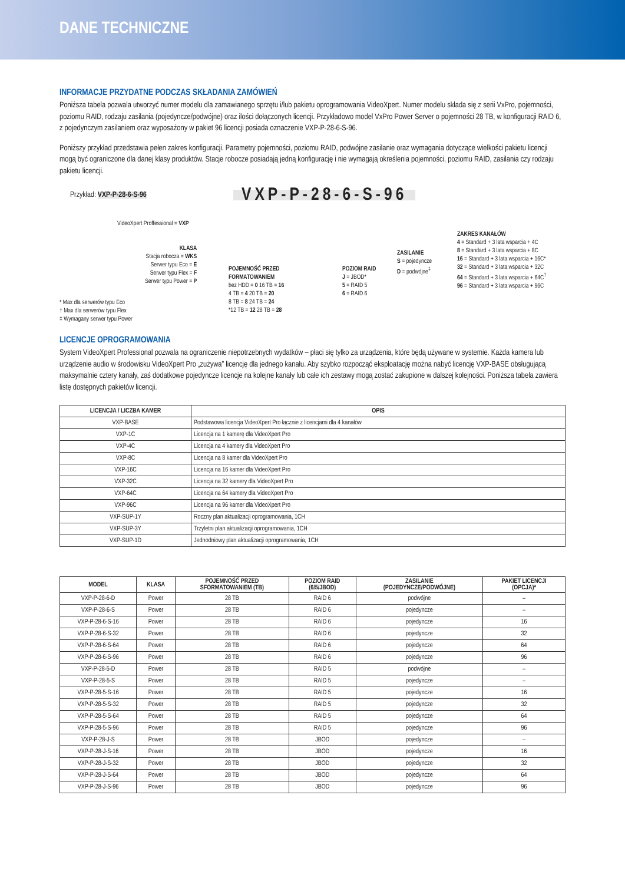DANE TECHNICZNE
INFORMACJE PRZYDATNE PODCZAS SKŁADANIA ZAMÓWIEŃ
Poniższa tabela pozwala utworzyć numer modelu dla zamawianego sprzętu i/lub pakietu oprogramowania VideoXpert. Numer modelu składa się z serii VxPro, pojemności, poziomu RAID, rodzaju zasilania (pojedyncze/podwójne) oraz ilości dołączonych licencji. Przykładowo model VxPro Power Server o pojemności 28 TB, w konfiguracji RAID 6, z pojedynczym zasilaniem oraz wyposażony w pakiet 96 licencji posiada oznaczenie VXP-P-28-6-S-96.
Poniższy przykład przedstawia pełen zakres konfiguracji. Parametry pojemności, poziomu RAID, podwójne zasilanie oraz wymagania dotyczące wielkości pakietu licencji mogą być ograniczone dla danej klasy produktów. Stacje robocze posiadają jedną konfigurację i nie wymagają określenia pojemności, poziomu RAID, zasilania czy rodzaju pakietu licencji.
Przykład: VXP-P-28-6-S-96 VXP-P-28-6-S-96
VideoXpert Proffessional = VXP
KLASA
Stacja robocza = WKS
Serwer typu Eco = E
Serwer typu Flex = F
Serwer typu Power = P
POJEMNOŚĆ PRZED
FORMATOWANIEM
bez HDD = 0 16 TB = 16
4 TB = 4 20 TB = 20
8 TB = 8 24 TB = 24
*12 TB = 12 28 TB = 28
POZIOM RAID
J = JBOD*
5 = RAID 5
6 = RAID 6
ZASILANIE
S = pojedyncze
D = podwójne<sup>‡</sup>
ZAKRES KANAŁÓW
4 = Standard + 3 lata wsparcia + 4C
8 = Standard + 3 lata wsparcia + 8C
16 = Standard + 3 lata wsparcia + 16C*
32 = Standard + 3 lata wsparcia + 32C
64 = Standard + 3 lata wsparcia + 64C<sup>†</sup>
96 = Standard + 3 lata wsparcia + 96C
* Max dla serwerów typu Eco
† Max dla serwerów typu Flex
‡ Wymagany serwer typu Power
LICENCJE OPROGRAMOWANIA
System VideoXpert Professional pozwala na ograniczenie niepotrzebnych wydatków – płaci się tylko za urządzenia, które będą używane w systemie. Każda kamera lub urządzenie audio w środowisku VideoXpert Pro „zużywa” licencję dla jednego kanału. Aby szybko rozpocząć eksploatację można nabyć licencję VXP-BASE obsługującą maksymalnie cztery kanały, zaś dodatkowe pojedyncze licencje na kolejne kanały lub całe ich zestawy mogą zostać zakupione w dalszej kolejności. Poniższa tabela zawiera listę dostępnych pakietów licencji.
| LICENCJA / LICZBA KAMER | OPIS |
| --- | --- |
| VXP-BASE | Podstawowa licencja VideoXpert Pro łącznie z licencjami dla 4 kanałów |
| VXP-1C | Licencja na 1 kamerę dla VideoXpert Pro |
| VXP-4C | Licencja na 4 kamery dla VideoXpert Pro |
| VXP-8C | Licencja na 8 kamer dla VideoXpert Pro |
| VXP-16C | Licencja na 16 kamer dla VideoXpert Pro |
| VXP-32C | Licencja na 32 kamery dla VideoXpert Pro |
| VXP-64C | Licencja na 64 kamery dla VideoXpert Pro |
| VXP-96C | Licencja na 96 kamer dla VideoXpert Pro |
| VXP-SUP-1Y | Roczny plan aktualizacji oprogramowania, 1CH |
| VXP-SUP-3Y | Trzyletni plan aktualizacji oprogramowania, 1CH |
| VXP-SUP-1D | Jednodniowy plan aktualizacji oprogramowania, 1CH |
| MODEL | KLASA | POJEMNOŚĆ PRZED SFORMATOWANIEM (TB) | POZIOM RAID (6/5/JBOD) | ZASILANIE (POJEDYNCZE/PODWÓJNE) | PAKIET LICENCJI (OPCJA)* |
| --- | --- | --- | --- | --- | --- |
| VXP-P-28-6-D | Power | 28 TB | RAID 6 | podwójne | – |
| VXP-P-28-6-S | Power | 28 TB | RAID 6 | pojedyncze | – |
| VXP-P-28-6-S-16 | Power | 28 TB | RAID 6 | pojedyncze | 16 |
| VXP-P-28-6-S-32 | Power | 28 TB | RAID 6 | pojedyncze | 32 |
| VXP-P-28-6-S-64 | Power | 28 TB | RAID 6 | pojedyncze | 64 |
| VXP-P-28-6-S-96 | Power | 28 TB | RAID 6 | pojedyncze | 96 |
| VXP-P-28-5-D | Power | 28 TB | RAID 5 | podwójne | – |
| VXP-P-28-5-S | Power | 28 TB | RAID 5 | pojedyncze | – |
| VXP-P-28-5-S-16 | Power | 28 TB | RAID 5 | pojedyncze | 16 |
| VXP-P-28-5-S-32 | Power | 28 TB | RAID 5 | pojedyncze | 32 |
| VXP-P-28-5-S-64 | Power | 28 TB | RAID 5 | pojedyncze | 64 |
| VXP-P-28-5-S-96 | Power | 28 TB | RAID 5 | pojedyncze | 96 |
| VXP-P-28-J-S | Power | 28 TB | JBOD | pojedyncze | – |
| VXP-P-28-J-S-16 | Power | 28 TB | JBOD | pojedyncze | 16 |
| VXP-P-28-J-S-32 | Power | 28 TB | JBOD | pojedyncze | 32 |
| VXP-P-28-J-S-64 | Power | 28 TB | JBOD | pojedyncze | 64 |
| VXP-P-28-J-S-96 | Power | 28 TB | JBOD | pojedyncze | 96 |